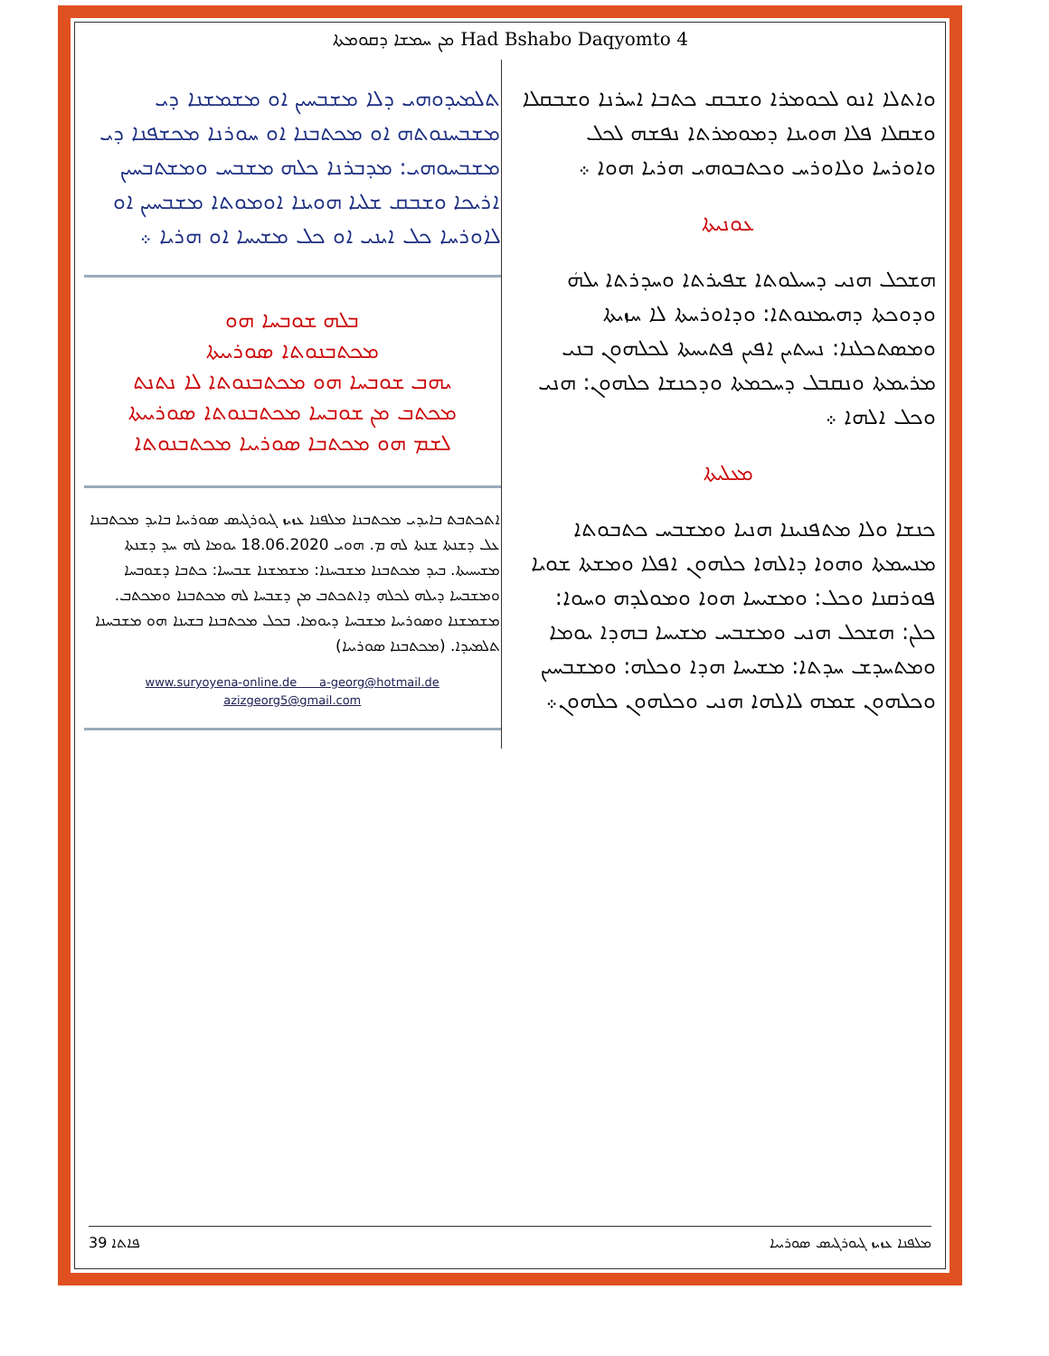ܡܢ ܚܡܫܐ ܕܩܘܡܬܐ Had Bshabo Daqyomto 4
ܘܐܬܠܐ ܐܢܘ ܠܟܘܡܪܐ ܘܫܒܩ ܟܬܒܐ ܐܚܪܢܐ ܘܫܒܩܠܐ ܘܫܩܠܐ ܦܠܐ ܗܘܝܢܐ ܕܡܘܡܪܬܐ ܢܦܫܗ ܠܟܠ ܘܐܘܪܚܐ ܘܠܐܘܪܚ ܘܟܬܒܘܗܝ ܗܪܝܐ ܗܘܐ ܀
ܥܘܢܝܬܐ
ܗܫܟܠ ܗܢܝ ܕܚܝܠܘܬܐ ܫܦܝܪܬܐ ܘܚܕܪܬܐ ܝܠܗܿ ܘܕܘܟܬܐ ܕܗܝܡܢܘܬܐ: ܘܕܐܘܪܚܬܐ ܠܐ ܚܙܝܬܐ ܘܡܣܬܟܠܢܐ: ܢܚܬܝܢ ܐܦܝܢ ܦܬܝܚܬܐ ܠܟܠܗܘܢ ܒܢܝ ܡܪܝܡܬܐ ܘܢܩܒܠ ܕܚܟܡܬܐ ܘܕܟܢܫܐ ܟܠܗܘܢ: ܗܢܝ ܘܟܠ ܐܠܗܐ ܀
ܡܥܠܝܬܐ
ܟܢܫܐ ܘܠܐ ܡܬܦܢܝܢܐ ܗܢܝܐ ܘܡܫܒܚ ܟܬܒܘܬܐ ܡܢܚܡܬܐ ܘܗܘܐ ܕܐܠܗܐ ܟܠܗܘܢ ܐܦܠܐ ܘܡܫܬܐ ܫܘܝܐ ܦܘܪܩܢܐ ܘܟܠ: ܘܡܫܝܚܐ ܗܘܐ ܘܡܘܠܕܗ ܘܚܘܐ: ܟܠܢ: ܗܫܟܠ ܗܢܝ ܘܡܫܒܚ ܡܫܝܚܐ ܒܗܕܐ ܝܘܡܐ ܘܡܬܚܕܫ ܚܕܬܐ: ܡܫܝܚܐ ܗܕܐ ܘܟܠܗ: ܘܡܫܒܚܝܢ ܘܟܠܗܘܢ ܫܡܗ ܠܐܠܗܐ ܗܢܝ ܘܟܠܗܘܢ ܟܠܗܘܢ܀
ܬܠܡܝܕܘܗܝ ܕܠܐ ܡܫܒܚܝܢ ܐܘ ܡܫܡܫܢܐ ܕܝ ܡܫܒܚܢܘܬܗ ܐܘ ܡܟܬܒܢܐ ܐܘ ܚܘܪܢܐ ܡܟܫܦܢܐ ܕܝ ܡܫܒܚܘܗܝ: ܡܕܒܪܢܐ ܟܠܗ ܡܫܒܚ ܘܡܫܬܒܚܝܢ ܐܪܝܟܐ ܘܫܒܩ ܫܠܝܐ ܗܘܝܢܐ ܐܘܡܘܬܐ ܡܫܒܚܝܢ ܐܘ ܠܐܘܪܚܐ ܟܠ ܐܝܢܝ ܐܘ ܟܠ ܡܫܝܚܐ ܐܘ ܗܪܝܐ ܀
ܒܠܗ ܫܘܒܚܐ ܗܘ
ܡܟܬܒܢܘܬܐ ܣܘܪܝܝܬܐ
ܝܗܒ ܫܘܒܚܐ ܗܘ ܡܟܬܒܢܘܬܐ ܠܐ ܢܬܢܬ
ܡܟܬܒ ܡܢ ܫܘܒܚܐ ܡܟܬܒܢܘܬܐ ܣܘܪܝܝܬܐ
ܠܫܡ ܗܘ ܡܟܬܒܐ ܣܘܪܝܝܐ ܡܟܬܒܢܘܬܐ
ܐܬܟܬܒܬ ܒܐܝܕܝ ܡܟܬܒܢܐ ܡܠܦܢܐ ܥܙܝܙ ܓܝܘܪܓܝܣ ܣܘܪܝܝܐ ܒܐܝܕ ܡܟܬܒܢܐ ܥܠ ܕܫܢܬܐ ܫܢܬܐ ܠܗ ܡ. ܗܘܝ 18.06.2020 ܝܘܡܐ ܠܗ ܚܕ ܕܫܢܬܐ ܡܫܝܚܝܬܐ. ܒܝܕ ܡܟܬܒܢܐ ܡܫܒܚܢܐ: ܡܫܡܫܢܐ ܫܒܝܚܐ: ܟܬܒܐ ܕܫܘܒܚܐ ܘܡܫܒܚܐ ܕܝܠܗ ܠܟܠܗ ܕܐܬܟܬܒ ܡܢ ܕܫܒܚܐ ܠܗ ܡܟܬܒܢܐ ܘܡܟܬܒ. ܡܫܡܫܢܐ ܘܣܘܪܝܝܐ ܡܫܒܚܐ ܕܝܘܡܐ. ܒܟܠ ܡܟܬܒܢܐ ܒܫܝܢܐ ܗܘ ܡܫܒܚܢܐ ܬܠܡܝܕܐ. (ܡܟܬܒܢܐ ܣܘܪܝܝܐ)
www.suryoyena-online.de a-georg@hotmail.de
azizgeorg5@gmail.com
ܦܐܬܐ 39 ܡܠܦܢܐ ܥܙܝܙ ܓܝܘܪܓܝܣ ܣܘܪܝܝܐ